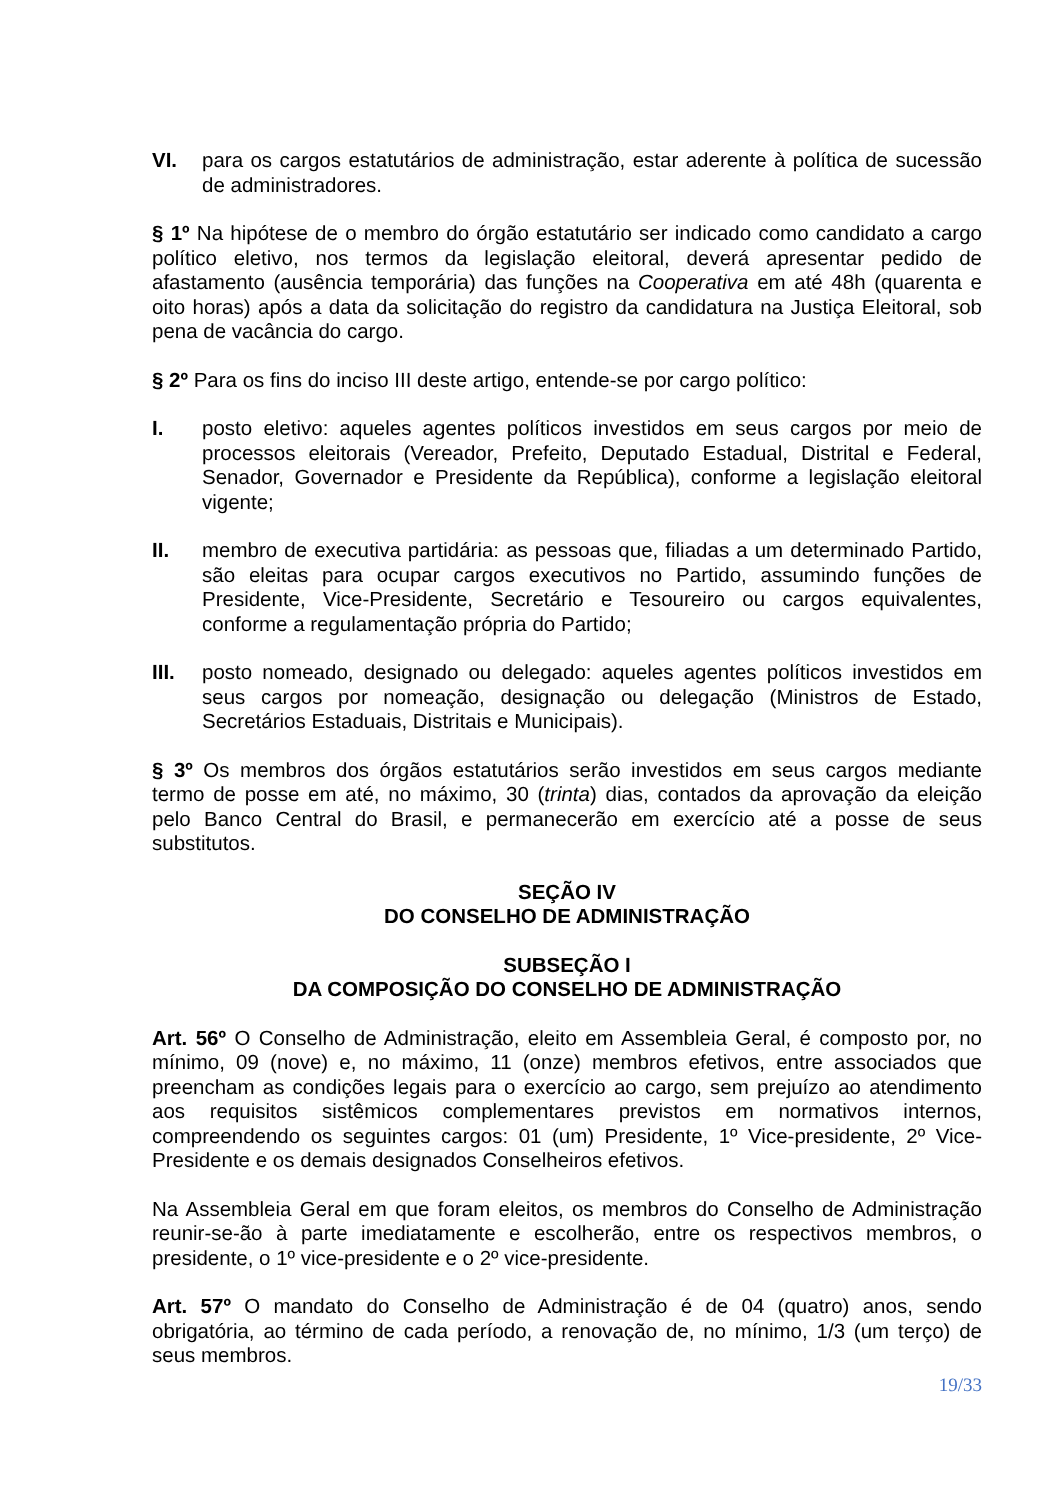VI. para os cargos estatutários de administração, estar aderente à política de sucessão de administradores.
§ 1º Na hipótese de o membro do órgão estatutário ser indicado como candidato a cargo político eletivo, nos termos da legislação eleitoral, deverá apresentar pedido de afastamento (ausência temporária) das funções na Cooperativa em até 48h (quarenta e oito horas) após a data da solicitação do registro da candidatura na Justiça Eleitoral, sob pena de vacância do cargo.
§ 2º Para os fins do inciso III deste artigo, entende-se por cargo político:
I. posto eletivo: aqueles agentes políticos investidos em seus cargos por meio de processos eleitorais (Vereador, Prefeito, Deputado Estadual, Distrital e Federal, Senador, Governador e Presidente da República), conforme a legislação eleitoral vigente;
II. membro de executiva partidária: as pessoas que, filiadas a um determinado Partido, são eleitas para ocupar cargos executivos no Partido, assumindo funções de Presidente, Vice-Presidente, Secretário e Tesoureiro ou cargos equivalentes, conforme a regulamentação própria do Partido;
III. posto nomeado, designado ou delegado: aqueles agentes políticos investidos em seus cargos por nomeação, designação ou delegação (Ministros de Estado, Secretários Estaduais, Distritais e Municipais).
§ 3º Os membros dos órgãos estatutários serão investidos em seus cargos mediante termo de posse em até, no máximo, 30 (trinta) dias, contados da aprovação da eleição pelo Banco Central do Brasil, e permanecerão em exercício até a posse de seus substitutos.
SEÇÃO IV
DO CONSELHO DE ADMINISTRAÇÃO
SUBSEÇÃO I
DA COMPOSIÇÃO DO CONSELHO DE ADMINISTRAÇÃO
Art. 56º O Conselho de Administração, eleito em Assembleia Geral, é composto por, no mínimo, 09 (nove) e, no máximo, 11 (onze) membros efetivos, entre associados que preencham as condições legais para o exercício ao cargo, sem prejuízo ao atendimento aos requisitos sistêmicos complementares previstos em normativos internos, compreendendo os seguintes cargos: 01 (um) Presidente, 1º Vice-presidente, 2º Vice-Presidente e os demais designados Conselheiros efetivos.
Na Assembleia Geral em que foram eleitos, os membros do Conselho de Administração reunir-se-ão à parte imediatamente e escolherão, entre os respectivos membros, o presidente, o 1º vice-presidente e o 2º vice-presidente.
Art. 57º O mandato do Conselho de Administração é de 04 (quatro) anos, sendo obrigatória, ao término de cada período, a renovação de, no mínimo, 1/3 (um terço) de seus membros.
19/33